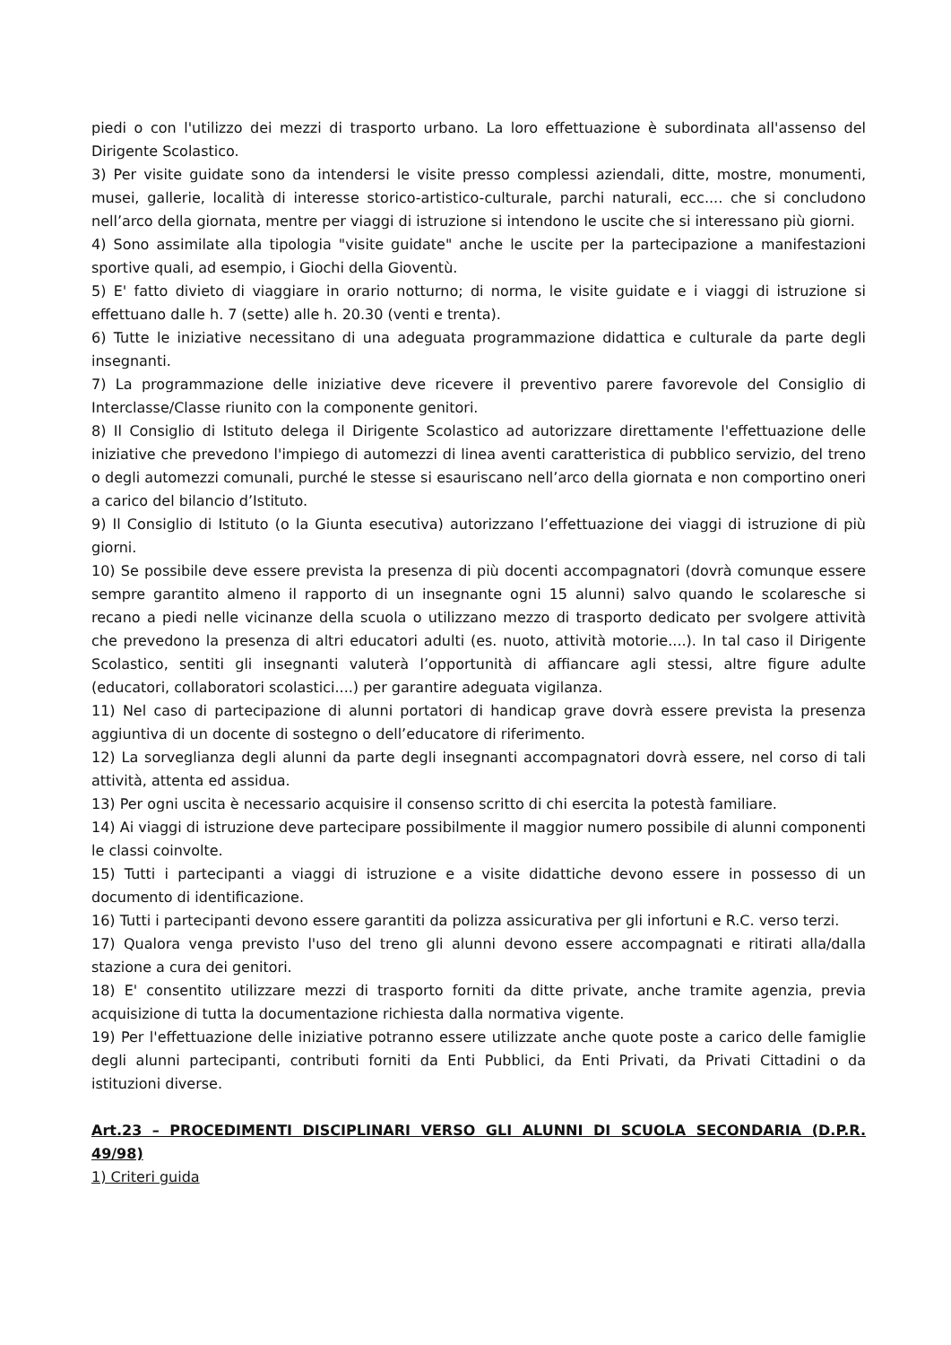piedi o con l'utilizzo dei mezzi di trasporto urbano. La loro effettuazione è subordinata all'assenso del Dirigente Scolastico.
3) Per visite guidate sono da intendersi le visite presso complessi aziendali, ditte, mostre, monumenti, musei, gallerie, località di interesse storico-artistico-culturale, parchi naturali, ecc.... che si concludono nell’arco della giornata, mentre per viaggi di istruzione si intendono le uscite che si interessano più giorni.
4) Sono assimilate alla tipologia "visite guidate" anche le uscite per la partecipazione a manifestazioni sportive quali, ad esempio, i Giochi della Gioventù.
5) E' fatto divieto di viaggiare in orario notturno; di norma, le visite guidate e i viaggi di istruzione si effettuano dalle h. 7 (sette) alle h. 20.30 (venti e trenta).
6) Tutte le iniziative necessitano di una adeguata programmazione didattica e culturale da parte degli insegnanti.
7) La programmazione delle iniziative deve ricevere il preventivo parere favorevole del Consiglio di Interclasse/Classe riunito con la componente genitori.
8) Il Consiglio di Istituto delega il Dirigente Scolastico ad autorizzare direttamente l'effettuazione delle iniziative che prevedono l'impiego di automezzi di linea aventi caratteristica di pubblico servizio, del treno o degli automezzi comunali, purché le stesse si esauriscano nell’arco della giornata e non comportino oneri a carico del bilancio d’Istituto.
9) Il Consiglio di Istituto (o la Giunta esecutiva) autorizzano l’effettuazione dei viaggi di istruzione di più giorni.
10) Se possibile deve essere prevista la presenza di più docenti accompagnatori (dovrà comunque essere sempre garantito almeno il rapporto di un insegnante ogni 15 alunni) salvo quando le scolaresche si recano a piedi nelle vicinanze della scuola o utilizzano mezzo di trasporto dedicato per svolgere attività che prevedono la presenza di altri educatori adulti (es. nuoto, attività motorie....). In tal caso il Dirigente Scolastico, sentiti gli insegnanti valuterà l’opportunità di affiancare agli stessi, altre figure adulte (educatori, collaboratori scolastici....) per garantire adeguata vigilanza.
11) Nel caso di partecipazione di alunni portatori di handicap grave dovrà essere prevista la presenza aggiuntiva di un docente di sostegno o dell’educatore di riferimento.
12) La sorveglianza degli alunni da parte degli insegnanti accompagnatori dovrà essere, nel corso di tali attività, attenta ed assidua.
13) Per ogni uscita è necessario acquisire il consenso scritto di chi esercita la potestà familiare.
14) Ai viaggi di istruzione deve partecipare possibilmente il maggior numero possibile di alunni componenti le classi coinvolte.
15) Tutti i partecipanti a viaggi di istruzione e a visite didattiche devono essere in possesso di un documento di identificazione.
16) Tutti i partecipanti devono essere garantiti da polizza assicurativa per gli infortuni e R.C. verso terzi.
17) Qualora venga previsto l'uso del treno gli alunni devono essere accompagnati e ritirati alla/dalla stazione a cura dei genitori.
18) E' consentito utilizzare mezzi di trasporto forniti da ditte private, anche tramite agenzia, previa acquisizione di tutta la documentazione richiesta dalla normativa vigente.
19) Per l'effettuazione delle iniziative potranno essere utilizzate anche quote poste a carico delle famiglie degli alunni partecipanti, contributi forniti da Enti Pubblici, da Enti Privati, da Privati Cittadini o da istituzioni diverse.
Art.23 – PROCEDIMENTI DISCIPLINARI VERSO GLI ALUNNI DI SCUOLA SECONDARIA (D.P.R. 49/98)
1) Criteri guida